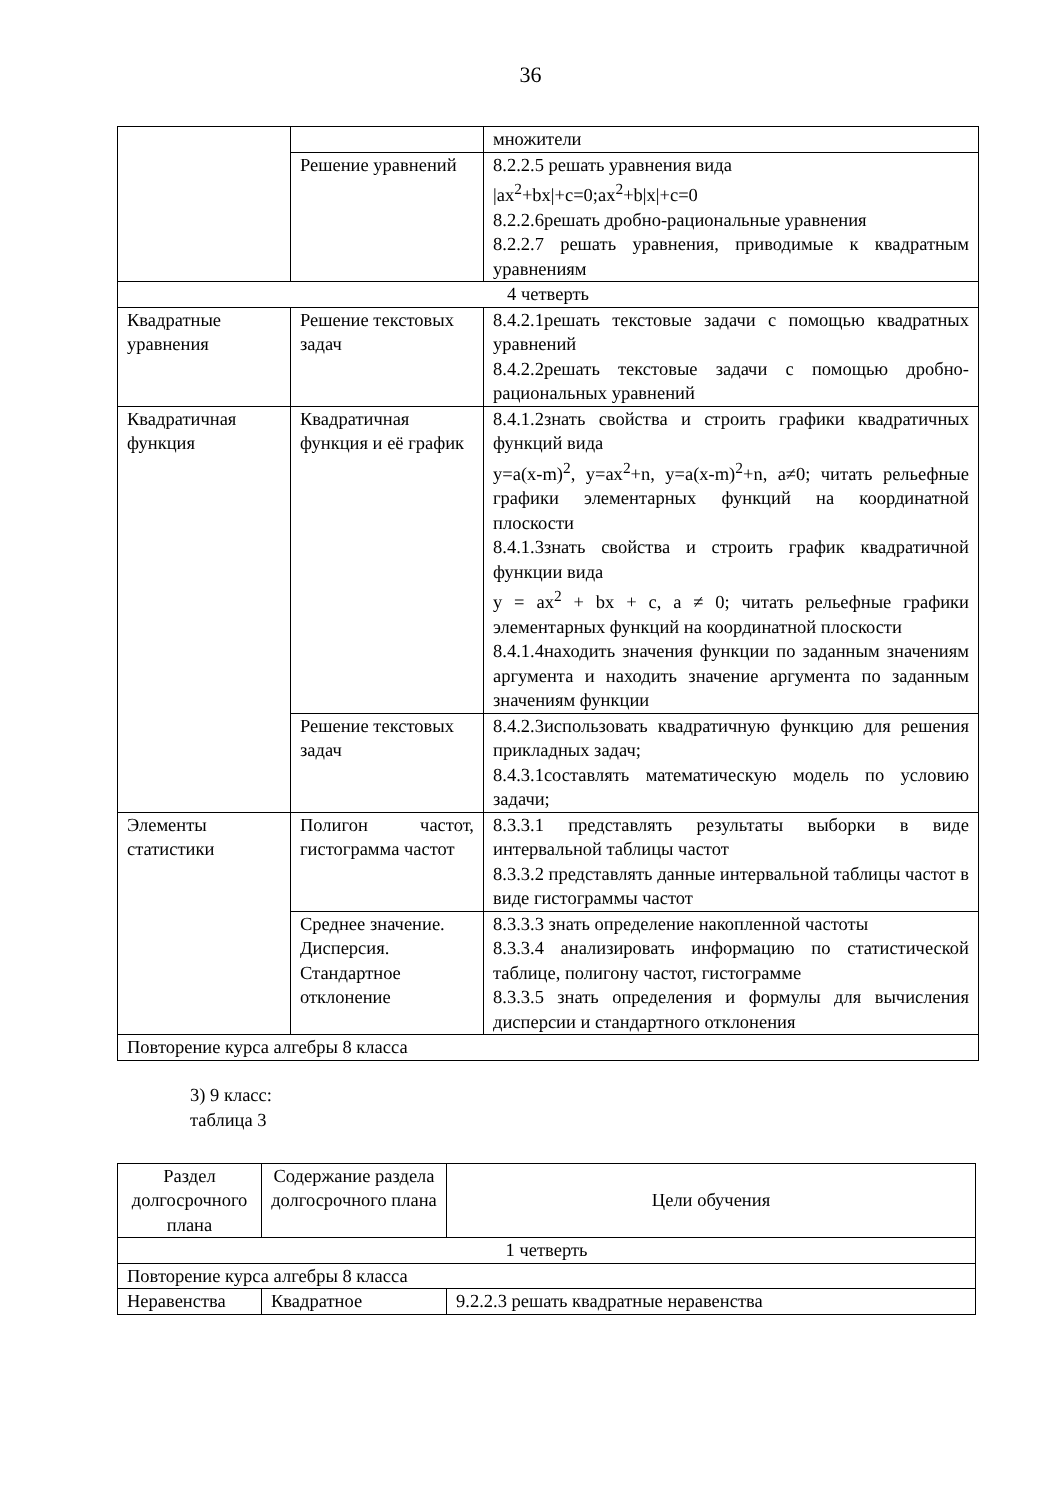36
| | | множители |
| | Решение уравнений | 8.2.2.5 решать уравнения вида /ax<sup>2</sup>+bx/+c=0;ax<sup>2</sup>+b/x/+c=0 8.2.2.6решать дробно-рациональные уравнения 8.2.2.7 решать уравнения, приводимые к квадратным уравнениям |
| 4 четверть | | |
| Квадратные уравнения | Решение текстовых задач | 8.4.2.1решать текстовые задачи с помощью квадратных уравнений 8.4.2.2решать текстовые задачи с помощью дробно-рациональных уравнений |
| Квадратичная функция | Квадратичная функция и её график | 8.4.1.2знать свойства и строить графики квадратичных функций вида y=a(x-m)<sup>2</sup>, y=ax<sup>2</sup>+n, y=a(x-m)<sup>2</sup>+n, a≠0; читать рельефные графики элементарных функций на координатной плоскости 8.4.1.3знать свойства и строить график квадратичной функции вида y = ax<sup>2</sup> + bx + c, a ≠ 0; читать рельефные графики элементарных функций на координатной плоскости 8.4.1.4находить значения функции по заданным значениям аргумента и находить значение аргумента по заданным значениям функции |
| | Решение текстовых задач | 8.4.2.3использовать квадратичную функцию для решения прикладных задач; 8.4.3.1составлять математическую модель по условию задачи; |
| Элементы статистики | Полигон частот, гистограмма частот | 8.3.3.1 представлять результаты выборки в виде интервальной таблицы частот 8.3.3.2 представлять данные интервальной таблицы частот в виде гистограммы частот |
| | Среднее значение. Дисперсия. Стандартное отклонение | 8.3.3.3 знать определение накопленной частоты 8.3.3.4 анализировать информацию по статистической таблице, полигону частот, гистограмме 8.3.3.5 знать определения и формулы для вычисления дисперсии и стандартного отклонения |
| Повторение курса алгебры 8 класса | | |
3) 9 класс:
таблица 3
| Раздел долгосрочного плана | Содержание раздела долгосрочного плана | Цели обучения |
| --- | --- | --- |
| 1 четверть | | |
| Повторение курса алгебры 8 класса | | |
| Неравенства | Квадратное | 9.2.2.3 решать квадратные неравенства |